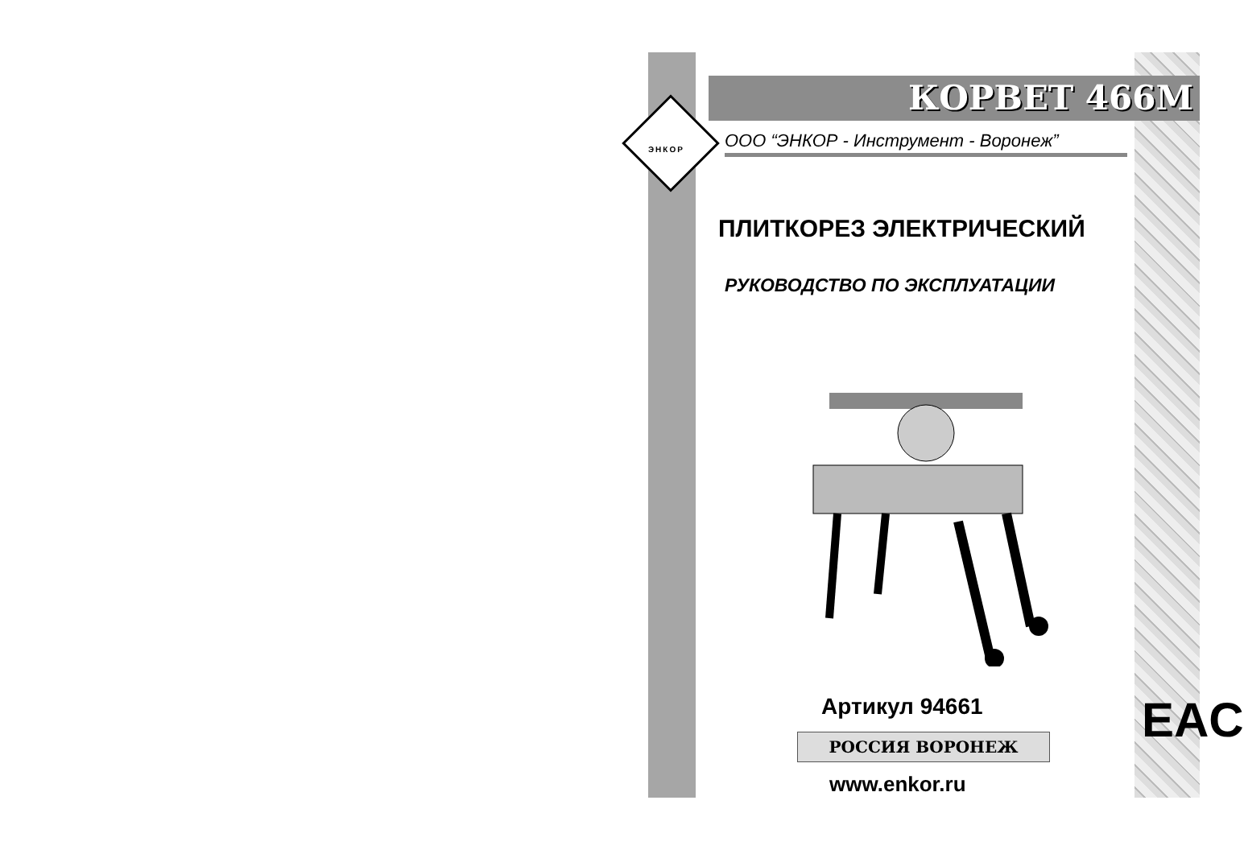ЭНКОР
КОРВЕТ 466М
ООО “ЭНКОР - Инструмент - Воронеж”
ПЛИТКОРЕЗ ЭЛЕКТРИЧЕСКИЙ
РУКОВОДСТВО ПО ЭКСПЛУАТАЦИИ
Артикул 94661
РОССИЯ ВОРОНЕЖ
www.enkor.ru
EAC